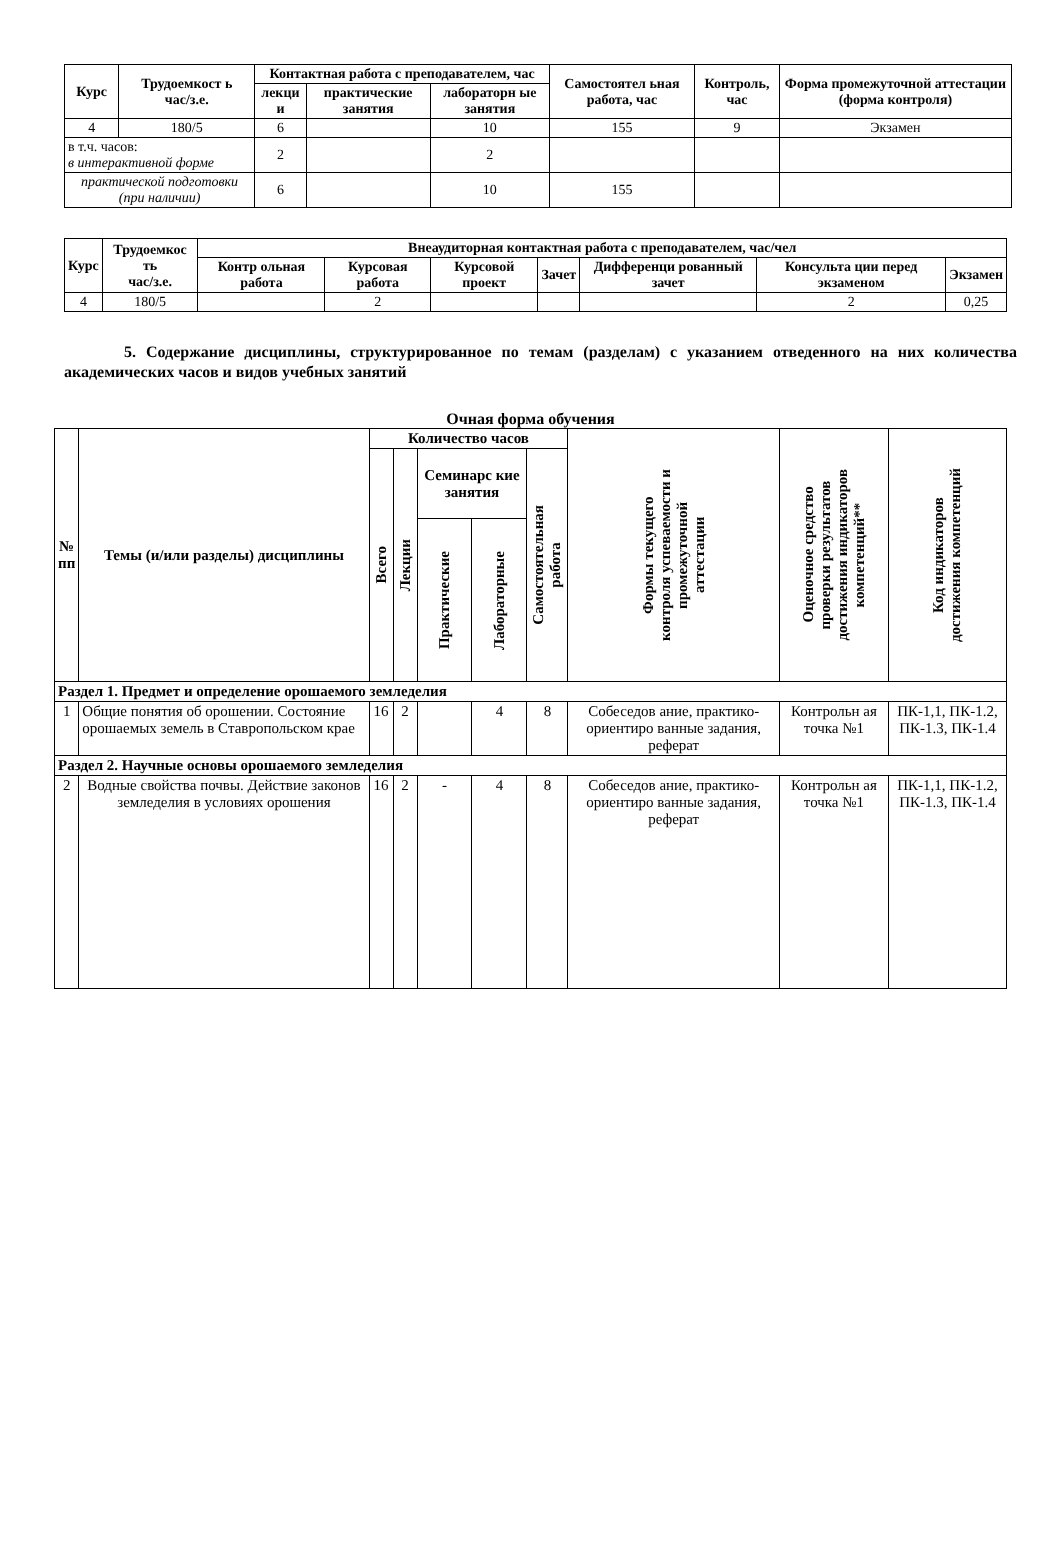| Курс | Трудоемкост ь час/з.е. | Контактная работа с преподавателем, час | | | Самостоятел ьная работа, час | Контроль, час | Форма промежуточной аттестации (форма контроля) |
| --- | --- | --- | --- | --- | --- | --- | --- |
| | | лекци и | практические занятия | лабораторн ые занятия | | | |
| 4 | 180/5 | 6 | | 10 | 155 | 9 | Экзамен |
| в т.ч. часов: в интерактивной форме | | 2 | | 2 | | | |
| практической подготовки (при наличии) | | 6 | | 10 | 155 | | |
| Курс | Трудоемкос ть час/з.е. | Внеаудиторная контактная работа с преподавателем, час/чел | | | | | | |
| --- | --- | --- | --- | --- | --- | --- | --- | --- |
| | | Контр ольная работа | Курсовая работа | Курсовой проект | Зачет | Дифференци рованный зачет | Консульта ции перед экзаменом | Экзамен |
| 4 | 180/5 | | 2 | | | | 2 | 0,25 |
5. Содержание дисциплины, структурированное по темам (разделам) с указанием отведенного на них количества академических часов и видов учебных занятий
Очная форма обучения
| № пп | Темы (и/или разделы) дисциплины | Количество часов | | | | | Формы текущего контроля успеваемости и промежуточной аттестации | Оценочное средство проверки результатов достижения индикаторов компетенций** | Код индикаторов достижения компетенций |
| --- | --- | --- | --- | --- | --- | --- | --- | --- | --- |
| | | Всего | Лекции | Семинарс кие занятия | | Самостоятельная работа | | | |
| | | | | Практические | Лабораторные | | | | |
| Раздел 1. Предмет и определение орошаемого земледелия | | | | | | | | | |
| 1 | Общие понятия об орошении. Состояние орошаемых земель в Ставропольском крае | 16 | 2 | | 4 | 8 | Собеседов ание, практико-ориентиро ванные задания, реферат | Контрольн ая точка №1 | ПК-1,1, ПК-1.2, ПК-1.3, ПК-1.4 |
| Раздел 2. Научные основы орошаемого земледелия | | | | | | | | | |
| 2 | Водные свойства почвы. Действие законов земледелия в условиях орошения | 16 | 2 | - | 4 | 8 | Собеседов ание, практико-ориентиро ванные задания, реферат | Контрольн ая точка №1 | ПК-1,1, ПК-1.2, ПК-1.3, ПК-1.4 |